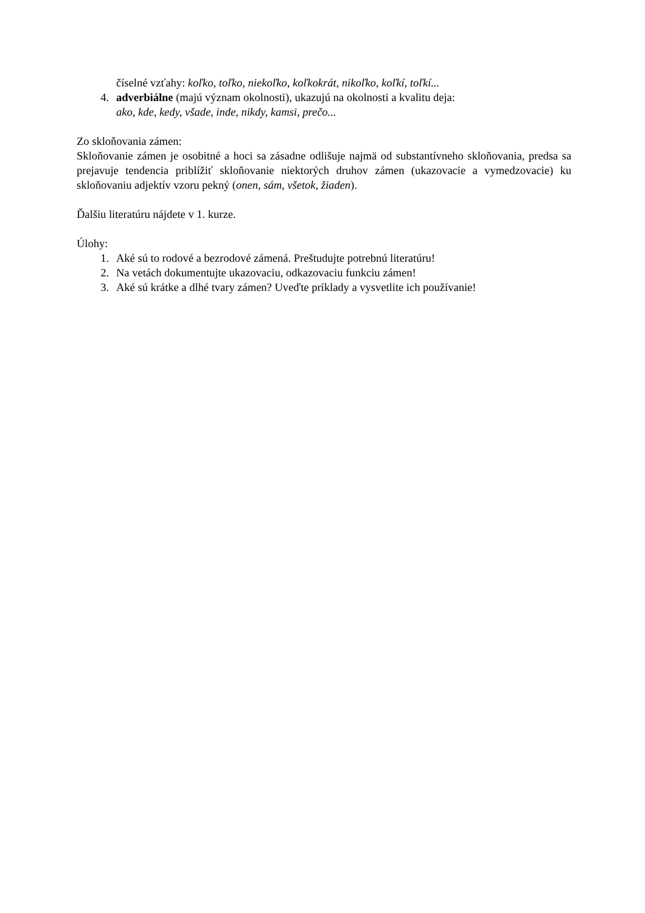číselné vzťahy: koľko, toľko, niekoľko, koľkokrát, nikoľko, koľkí, toľkí...
4. adverbiálne (majú význam okolnosti), ukazujú na okolnosti a kvalitu deja:
ako, kde, kedy, všade, inde, nikdy, kamsi, prečo...
Zo skloňovania zámen:
Skloňovanie zámen je osobitné a hoci sa zásadne odlišuje najmä od substantívneho skloňovania, predsa sa prejavuje tendencia priblížiť skloňovanie niektorých druhov zámen (ukazovacie a vymedzovacie) ku skloňovaniu adjektív vzoru pekný (onen, sám, všetok, žiaden).
Ďalšiu literatúru nájdete v 1. kurze.
Úlohy:
1. Aké sú to rodové a bezrodové zámená. Preštudujte potrebnú literatúru!
2. Na vetách dokumentujte ukazovaciu, odkazovaciu funkciu zámen!
3. Aké sú krátke a dlhé tvary zámen? Uveďte príklady a vysvetlite ich používanie!